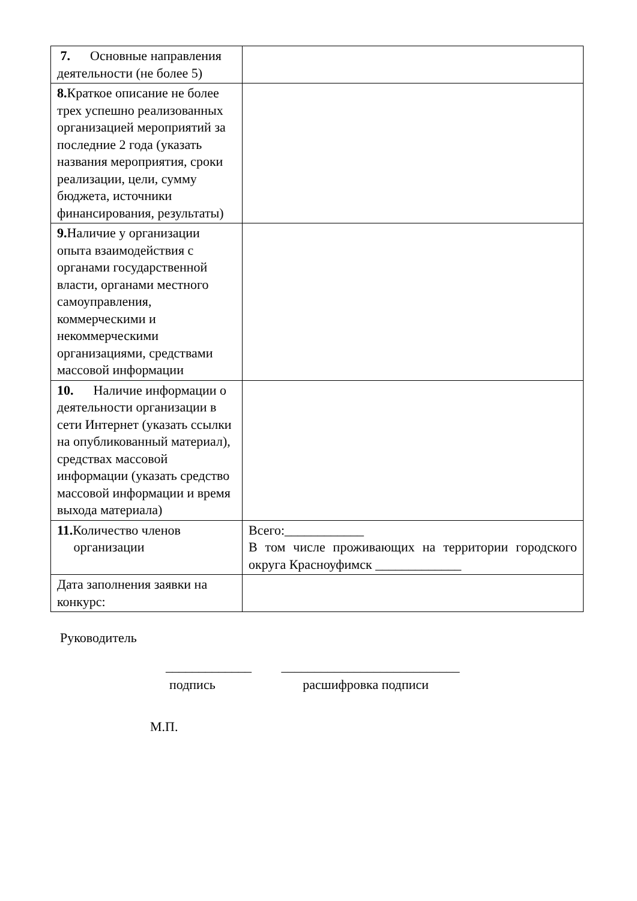| 7. Основные направления деятельности (не более 5) | |
| 8. Краткое описание не более трех успешно реализованных организацией мероприятий за последние 2 года (указать названия мероприятия, сроки реализации, цели, сумму бюджета, источники финансирования, результаты) | |
| 9. Наличие у организации опыта взаимодействия с органами государственной власти, органами местного самоуправления, коммерческими и некоммерческими организациями, средствами массовой информации | |
| 10. Наличие информации о деятельности организации в сети Интернет (указать ссылки на опубликованный материал), средствах массовой информации (указать средство массовой информации и время выхода материала) | |
| 11. Количество членов организации | Всего:____________ В том числе проживающих на территории городского округа Красноуфимск _____________ |
| Дата заполнения заявки на конкурс: | |
Руководитель
_____________ ___________________________
подпись расшифровка подписи
М.П.